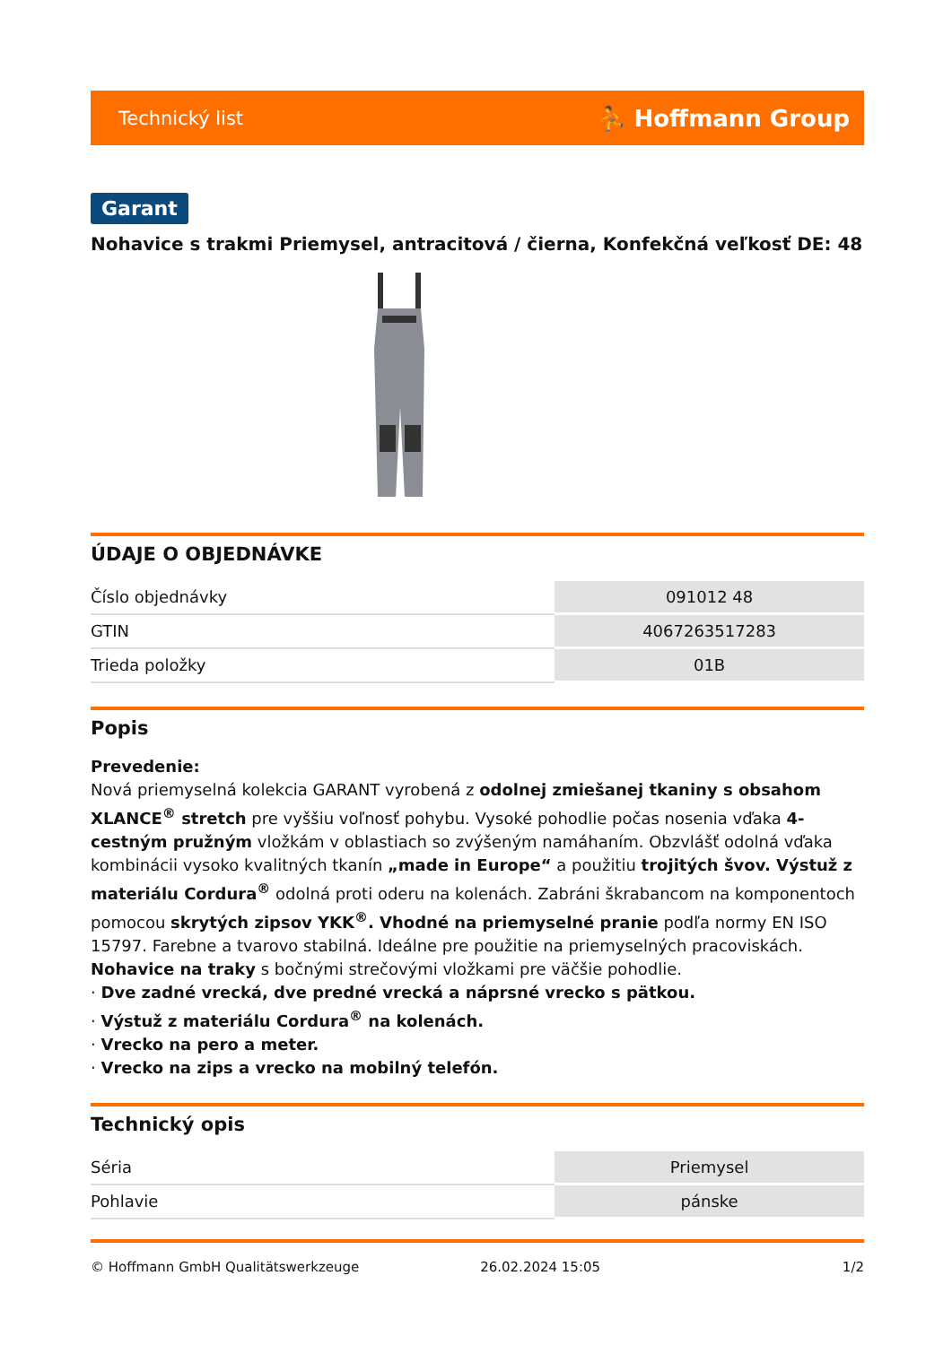Technický list ⛹ Hoffmann Group
Garant
Nohavice s trakmi Priemysel, antracitová / čierna, Konfekčná veľkosť DE: 48
ÚDAJE O OBJEDNÁVKE
| Číslo objednávky | 091012 48 |
| GTIN | 4067263517283 |
| Trieda položky | 01B |
Popis
Prevedenie:
Nová priemyselná kolekcia GARANT vyrobená z odolnej zmiešanej tkaniny s obsahom XLANCE<sup>®</sup> stretch pre vyššiu voľnosť pohybu. Vysoké pohodlie počas nosenia vďaka 4-cestným pružným vložkám v oblastiach so zvýšeným namáhaním. Obzvlášť odolná vďaka kombinácii vysoko kvalitných tkanín „made in Europe“ a použitiu trojitých švov. Výstuž z materiálu Cordura<sup>®</sup> odolná proti oderu na kolenách. Zabráni škrabancom na komponentoch pomocou skrytých zipsov YKK<sup>®</sup>. Vhodné na priemyselné pranie podľa normy EN ISO 15797. Farebne a tvarovo stabilná. Ideálne pre použitie na priemyselných pracoviskách.
Nohavice na traky s bočnými strečovými vložkami pre väčšie pohodlie.
· Dve zadné vrecká, dve predné vrecká a náprsné vrecko s pätkou.
· Výstuž z materiálu Cordura<sup>®</sup> na kolenách.
· Vrecko na pero a meter.
· Vrecko na zips a vrecko na mobilný telefón.
Technický opis
| Séria | Priemysel |
| Pohlavie | pánske |
© Hoffmann GmbH Qualitätswerkzeuge 26.02.2024 15:05 1/2